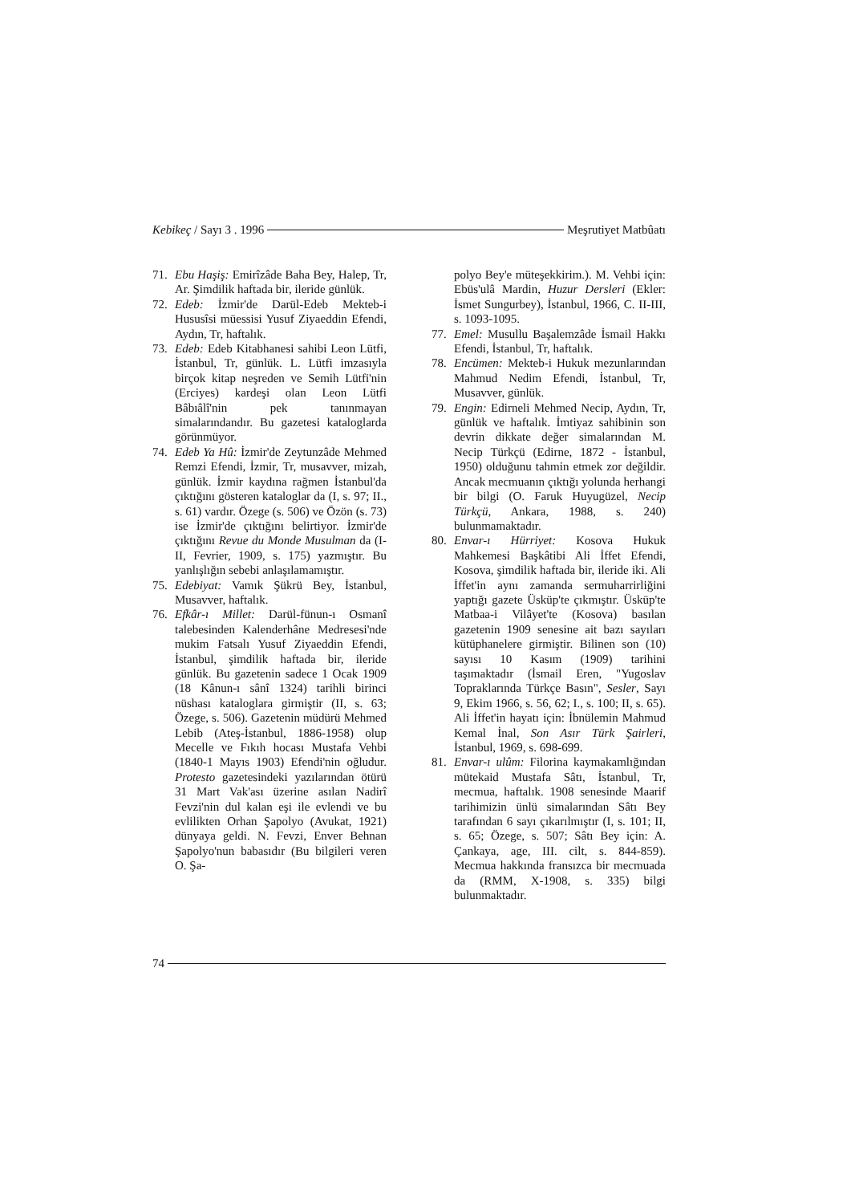Kebikeç / Sayı 3 . 1996 Meşrutiyet Matbûatı
71. Ebu Haşiş: Emirîzâde Baha Bey, Halep, Tr, Ar. Şimdilik haftada bir, ileride günlük.
72. Edeb: İzmir'de Darül-Edeb Mekteb-i Hususîsi müessisi Yusuf Ziyaeddin Efendi, Aydın, Tr, haftalık.
73. Edeb: Edeb Kitabhanesi sahibi Leon Lütfi, İstanbul, Tr, günlük. L. Lütfi imzasıyla birçok kitap neşreden ve Semih Lütfi'nin (Erciyes) kardeşi olan Leon Lütfi Bâbıâlî'nin pek tanınmayan simalarındandır. Bu gazetesi kataloglarda görünmüyor.
74. Edeb Ya Hû: İzmir'de Zeytunzâde Mehmed Remzi Efendi, İzmir, Tr, musavver, mizah, günlük. İzmir kaydına rağmen İstanbul'da çıktığını gösteren kataloglar da (I, s. 97; II., s. 61) vardır. Özege (s. 506) ve Özön (s. 73) ise İzmir'de çıktığını belirtiyor. İzmir'de çıktığını Revue du Monde Musulman da (I-II, Fevrier, 1909, s. 175) yazmıştır. Bu yanlışlığın sebebi anlaşılamamıştır.
75. Edebiyat: Vamık Şükrü Bey, İstanbul, Musavver, haftalık.
76. Efkâr-ı Millet: Darül-fünun-ı Osmanî talebesinden Kalenderhâne Medresesi'nde mukim Fatsalı Yusuf Ziyaeddin Efendi, İstanbul, şimdilik haftada bir, ileride günlük. Bu gazetenin sadece 1 Ocak 1909 (18 Kânun-ı sânî 1324) tarihli birinci nüshası kataloglara girmiştir (II, s. 63; Özege, s. 506). Gazetenin müdürü Mehmed Lebib (Ateş-İstanbul, 1886-1958) olup Mecelle ve Fıkıh hocası Mustafa Vehbi (1840-1 Mayıs 1903) Efendi'nin oğludur. Protesto gazetesindeki yazılarından ötürü 31 Mart Vak'ası üzerine asılan Nadirî Fevzi'nin dul kalan eşi ile evlendi ve bu evlilikten Orhan Şapolyo (Avukat, 1921) dünyaya geldi. N. Fevzi, Enver Behnan Şapolyo'nun babasıdır (Bu bilgileri veren O. Şa-
polyo Bey'e müteşekkirim.). M. Vehbi için: Ebüs'ulâ Mardin, Huzur Dersleri (Ekler: İsmet Sungurbey), İstanbul, 1966, C. II-III, s. 1093-1095.
77. Emel: Musullu Başalemzâde İsmail Hakkı Efendi, İstanbul, Tr, haftalık.
78. Encümen: Mekteb-i Hukuk mezunlarından Mahmud Nedim Efendi, İstanbul, Tr, Musavver, günlük.
79. Engin: Edirneli Mehmed Necip, Aydın, Tr, günlük ve haftalık. İmtiyaz sahibinin son devrin dikkate değer simalarından M. Necip Türkçü (Edirne, 1872 - İstanbul, 1950) olduğunu tahmin etmek zor değildir. Ancak mecmuanın çıktığı yolunda herhangi bir bilgi (O. Faruk Huyugüzel, Necip Türkçü, Ankara, 1988, s. 240) bulunmamaktadır.
80. Envar-ı Hürriyet: Kosova Hukuk Mahkemesi Başkâtibi Ali İffet Efendi, Kosova, şimdilik haftada bir, ileride iki. Ali İffet'in aynı zamanda sermuharrirliğini yaptığı gazete Üsküp'te çıkmıştır. Üsküp'te Matbaa-i Vilâyet'te (Kosova) basılan gazetenin 1909 senesine ait bazı sayıları kütüphanelere girmiştir. Bilinen son (10) sayısı 10 Kasım (1909) tarihini taşımaktadır (İsmail Eren, "Yugoslav Topraklarında Türkçe Basın", Sesler, Sayı 9, Ekim 1966, s. 56, 62; I., s. 100; II, s. 65). Ali İffet'in hayatı için: İbnülemin Mahmud Kemal İnal, Son Asır Türk Şairleri, İstanbul, 1969, s. 698-699.
81. Envar-ı ulûm: Filorina kaymakamlığından mütekaid Mustafa Sâtı, İstanbul, Tr, mecmua, haftalık. 1908 senesinde Maarif tarihimizin ünlü simalarından Sâtı Bey tarafından 6 sayı çıkarılmıştır (I, s. 101; II, s. 65; Özege, s. 507; Sâtı Bey için: A. Çankaya, age, III. cilt, s. 844-859). Mecmua hakkında fransızca bir mecmuada da (RMM, X-1908, s. 335) bilgi bulunmaktadır.
74